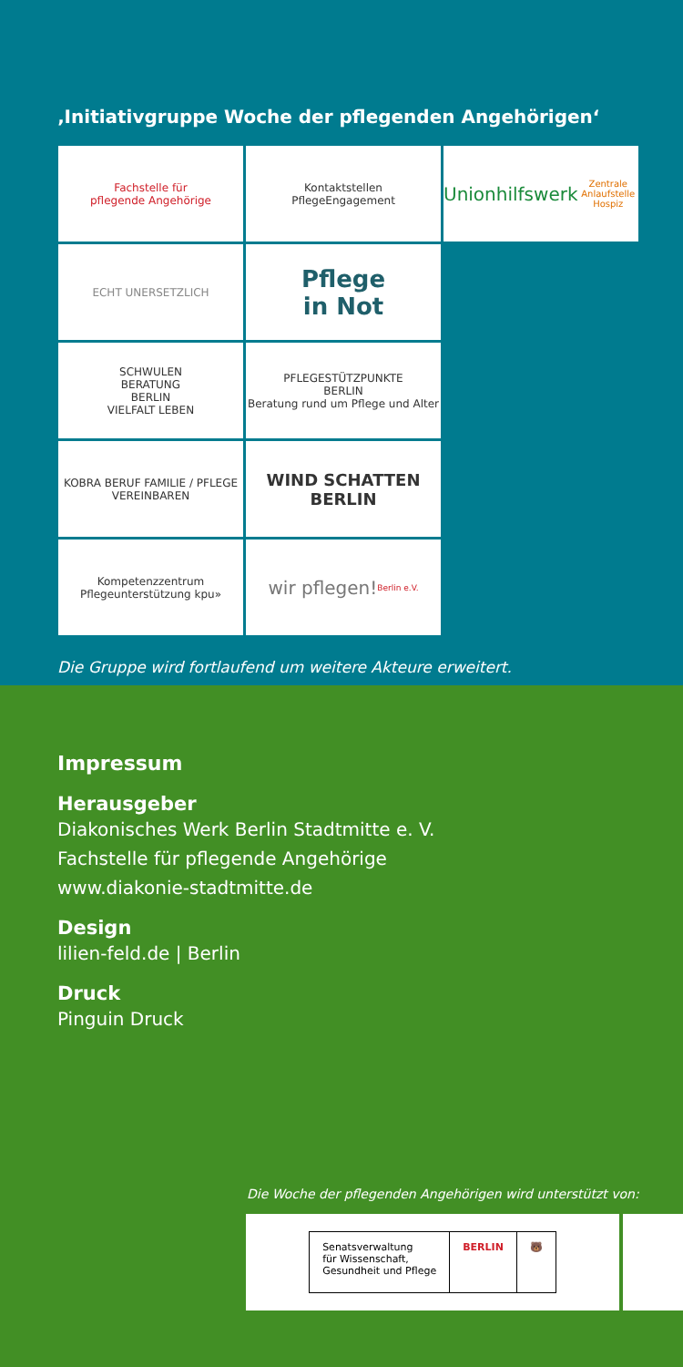‚Initiativgruppe Woche der pflegenden Angehörigen‘
Fachstelle für
pflegende Angehörige
Kontaktstellen
PflegeEngagement
Unionhilfswerk
Zentrale Anlaufstelle Hospiz
ECHT UNERSETZLICH
Pflege
in Not
SCHWULEN
BERATUNG
BERLIN
VIELFALT LEBEN
PFLEGESTÜTZPUNKTE
BERLIN
Beratung rund um Pflege und Alter
KOBRA BERUF FAMILIE / PFLEGE VEREINBAREN
WIND SCHATTEN BERLIN
Kompetenzzentrum Pflegeunterstützung kpu»
wir pflegen!
Berlin e.V.
Die Gruppe wird fortlaufend um weitere Akteure erweitert.
Impressum
Herausgeber
Diakonisches Werk Berlin Stadtmitte e. V.
Fachstelle für pflegende Angehörige
www.diakonie-stadtmitte.de
Design
lilien-feld.de | Berlin
Druck
Pinguin Druck
Die Woche der pflegenden Angehörigen wird unterstützt von:
Senatsverwaltung
für Wissenschaft,
Gesundheit und Pflege
BERLIN 🐻